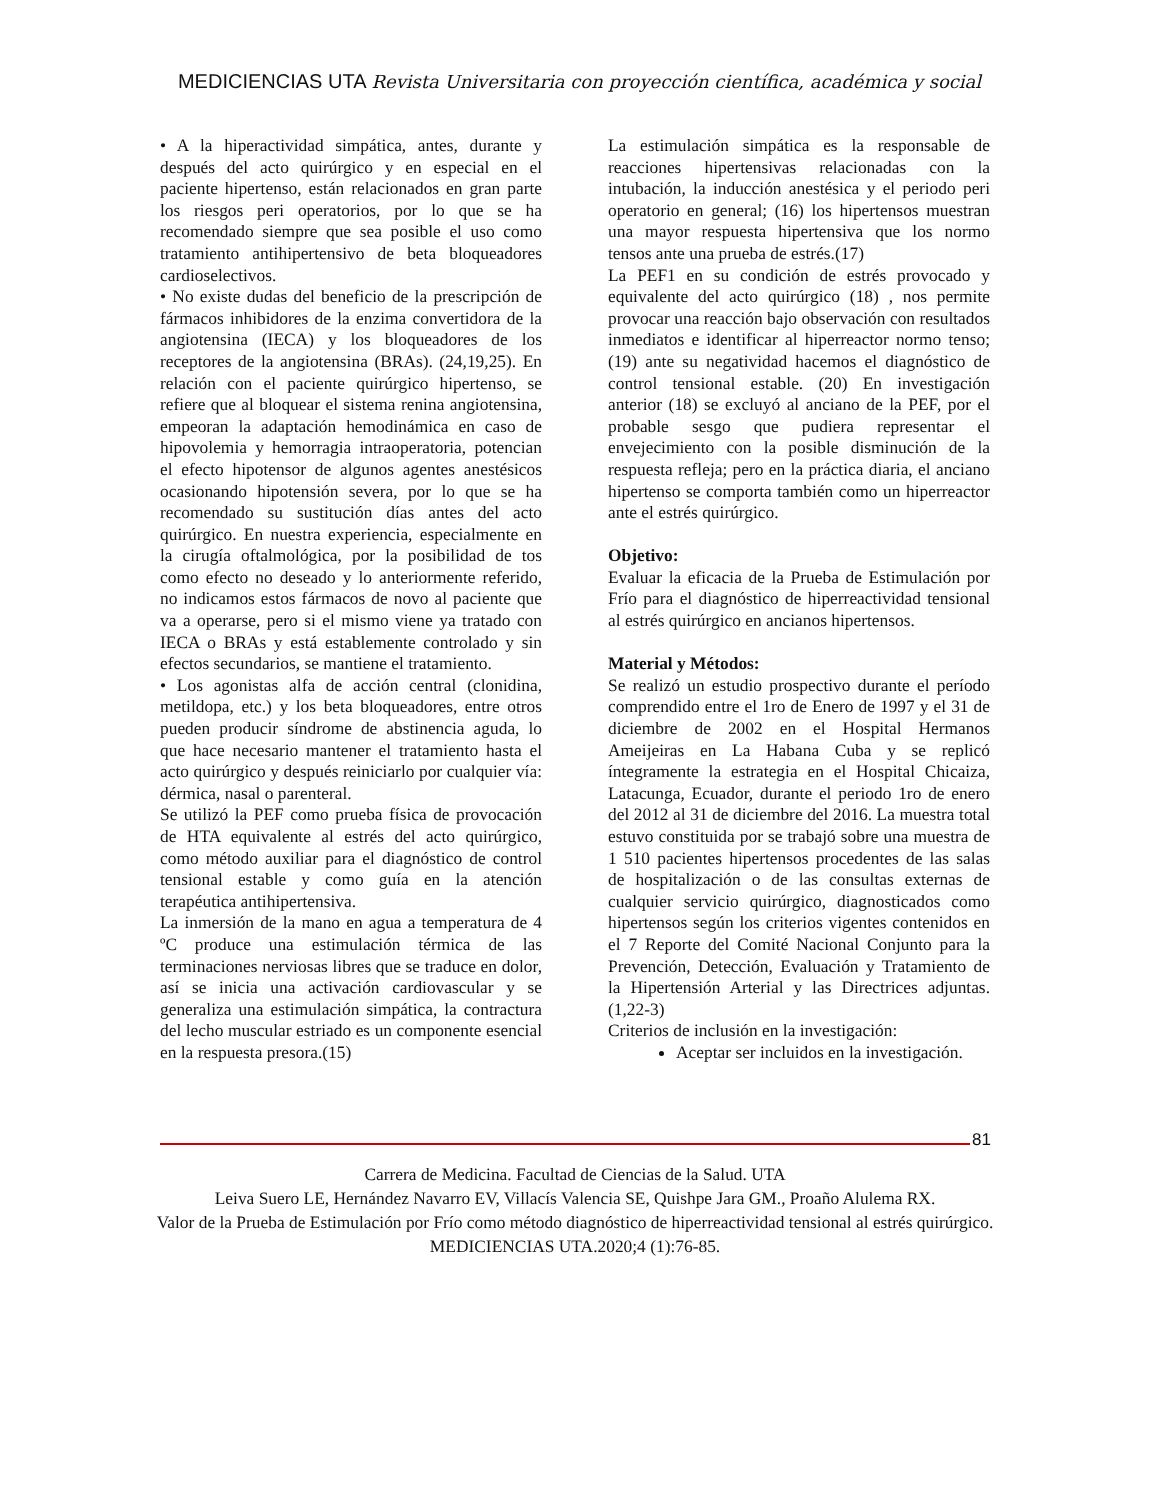MEDICIENCIAS UTA Revista Universitaria con proyección científica, académica y social
• A la hiperactividad simpática, antes, durante y después del acto quirúrgico y en especial en el paciente hipertenso, están relacionados en gran parte los riesgos peri operatorios, por lo que se ha recomendado siempre que sea posible el uso como tratamiento antihipertensivo de beta bloqueadores cardioselectivos.
• No existe dudas del beneficio de la prescripción de fármacos inhibidores de la enzima convertidora de la angiotensina (IECA) y los bloqueadores de los receptores de la angiotensina (BRAs). (24,19,25). En relación con el paciente quirúrgico hipertenso, se refiere que al bloquear el sistema renina angiotensina, empeoran la adaptación hemodinámica en caso de hipovolemia y hemorragia intraoperatoria, potencian el efecto hipotensor de algunos agentes anestésicos ocasionando hipotensión severa, por lo que se ha recomendado su sustitución días antes del acto quirúrgico. En nuestra experiencia, especialmente en la cirugía oftalmológica, por la posibilidad de tos como efecto no deseado y lo anteriormente referido, no indicamos estos fármacos de novo al paciente que va a operarse, pero si el mismo viene ya tratado con IECA o BRAs y está establemente controlado y sin efectos secundarios, se mantiene el tratamiento.
• Los agonistas alfa de acción central (clonidina, metildopa, etc.) y los beta bloqueadores, entre otros pueden producir síndrome de abstinencia aguda, lo que hace necesario mantener el tratamiento hasta el acto quirúrgico y después reiniciarlo por cualquier vía: dérmica, nasal o parenteral.
Se utilizó la PEF como prueba física de provocación de HTA equivalente al estrés del acto quirúrgico, como método auxiliar para el diagnóstico de control tensional estable y como guía en la atención terapéutica antihipertensiva.
La inmersión de la mano en agua a temperatura de 4 ºC produce una estimulación térmica de las terminaciones nerviosas libres que se traduce en dolor, así se inicia una activación cardiovascular y se generaliza una estimulación simpática, la contractura del lecho muscular estriado es un componente esencial en la respuesta presora.(15)
La estimulación simpática es la responsable de reacciones hipertensivas relacionadas con la intubación, la inducción anestésica y el periodo peri operatorio en general; (16) los hipertensos muestran una mayor respuesta hipertensiva que los normo tensos ante una prueba de estrés.(17)
La PEF1 en su condición de estrés provocado y equivalente del acto quirúrgico (18) , nos permite provocar una reacción bajo observación con resultados inmediatos e identificar al hiperreactor normo tenso; (19) ante su negatividad hacemos el diagnóstico de control tensional estable. (20) En investigación anterior (18) se excluyó al anciano de la PEF, por el probable sesgo que pudiera representar el envejecimiento con la posible disminución de la respuesta refleja; pero en la práctica diaria, el anciano hipertenso se comporta también como un hiperreactor ante el estrés quirúrgico.
Objetivo:
Evaluar la eficacia de la Prueba de Estimulación por Frío para el diagnóstico de hiperreactividad tensional al estrés quirúrgico en ancianos hipertensos.
Material y Métodos:
Se realizó un estudio prospectivo durante el período comprendido entre el 1ro de Enero de 1997 y el 31 de diciembre de 2002 en el Hospital Hermanos Ameijeiras en La Habana Cuba y se replicó íntegramente la estrategia en el Hospital Chicaiza, Latacunga, Ecuador, durante el periodo 1ro de enero del 2012 al 31 de diciembre del 2016. La muestra total estuvo constituida por se trabajó sobre una muestra de 1 510 pacientes hipertensos procedentes de las salas de hospitalización o de las consultas externas de cualquier servicio quirúrgico, diagnosticados como hipertensos según los criterios vigentes contenidos en el 7 Reporte del Comité Nacional Conjunto para la Prevención, Detección, Evaluación y Tratamiento de la Hipertensión Arterial y las Directrices adjuntas. (1,22-3)
Criterios de inclusión en la investigación:
Aceptar ser incluidos en la investigación.
81
Carrera de Medicina. Facultad de Ciencias de la Salud. UTA
Leiva Suero LE, Hernández Navarro EV, Villacís Valencia SE, Quishpe Jara GM., Proaño Alulema RX.
Valor de la Prueba de Estimulación por Frío como método diagnóstico de hiperreactividad tensional al estrés quirúrgico. MEDICIENCIAS UTA.2020;4 (1):76-85.